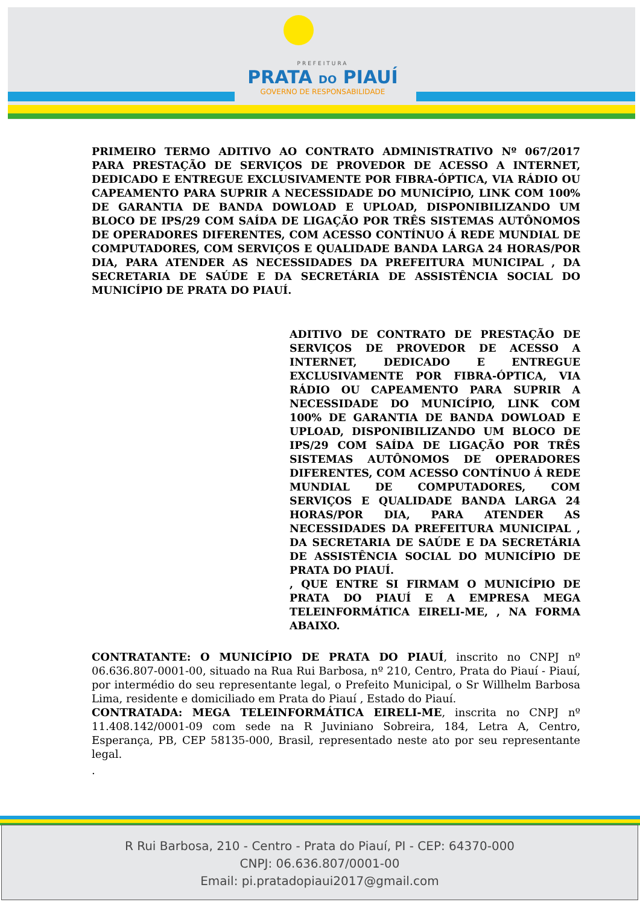PREFEITURA
PRATA DO PIAUÍ
GOVERNO DE RESPONSABILIDADE
PRIMEIRO TERMO ADITIVO AO CONTRATO ADMINISTRATIVO Nº 067/2017 PARA PRESTAÇÃO DE SERVIÇOS DE PROVEDOR DE ACESSO A INTERNET, DEDICADO E ENTREGUE EXCLUSIVAMENTE POR FIBRA-ÓPTICA, VIA RÁDIO OU CAPEAMENTO PARA SUPRIR A NECESSIDADE DO MUNICÍPIO, LINK COM 100% DE GARANTIA DE BANDA DOWLOAD E UPLOAD, DISPONIBILIZANDO UM BLOCO DE IPS/29 COM SAÍDA DE LIGAÇÃO POR TRÊS SISTEMAS AUTÔNOMOS DE OPERADORES DIFERENTES, COM ACESSO CONTÍNUO Á REDE MUNDIAL DE COMPUTADORES, COM SERVIÇOS E QUALIDADE BANDA LARGA 24 HORAS/POR DIA, PARA ATENDER AS NECESSIDADES DA PREFEITURA MUNICIPAL , DA SECRETARIA DE SAÚDE E DA SECRETÁRIA DE ASSISTÊNCIA SOCIAL DO MUNICÍPIO DE PRATA DO PIAUÍ.
ADITIVO DE CONTRATO DE PRESTAÇÃO DE SERVIÇOS DE PROVEDOR DE ACESSO A INTERNET, DEDICADO E ENTREGUE EXCLUSIVAMENTE POR FIBRA-ÓPTICA, VIA RÁDIO OU CAPEAMENTO PARA SUPRIR A NECESSIDADE DO MUNICÍPIO, LINK COM 100% DE GARANTIA DE BANDA DOWLOAD E UPLOAD, DISPONIBILIZANDO UM BLOCO DE IPS/29 COM SAÍDA DE LIGAÇÃO POR TRÊS SISTEMAS AUTÔNOMOS DE OPERADORES DIFERENTES, COM ACESSO CONTÍNUO Á REDE MUNDIAL DE COMPUTADORES, COM SERVIÇOS E QUALIDADE BANDA LARGA 24 HORAS/POR DIA, PARA ATENDER AS NECESSIDADES DA PREFEITURA MUNICIPAL , DA SECRETARIA DE SAÚDE E DA SECRETÁRIA DE ASSISTÊNCIA SOCIAL DO MUNICÍPIO DE PRATA DO PIAUÍ.
, QUE ENTRE SI FIRMAM O MUNICÍPIO DE PRATA DO PIAUÍ E A EMPRESA MEGA TELEINFORMÁTICA EIRELI-ME, , NA FORMA ABAIXO.
CONTRATANTE: O MUNICÍPIO DE PRATA DO PIAUÍ, inscrito no CNPJ nº 06.636.807-0001-00, situado na Rua Rui Barbosa, nº 210, Centro, Prata do Piauí - Piauí, por intermédio do seu representante legal, o Prefeito Municipal, o Sr Willhelm Barbosa Lima, residente e domiciliado em Prata do Piauí , Estado do Piauí.
CONTRATADA: MEGA TELEINFORMÁTICA EIRELI-ME, inscrita no CNPJ nº 11.408.142/0001-09 com sede na R Juviniano Sobreira, 184, Letra A, Centro, Esperança, PB, CEP 58135-000, Brasil, representado neste ato por seu representante legal.
.
R Rui Barbosa, 210 - Centro - Prata do Piauí, PI - CEP: 64370-000
CNPJ: 06.636.807/0001-00
Email: pi.pratadopiaui2017@gmail.com